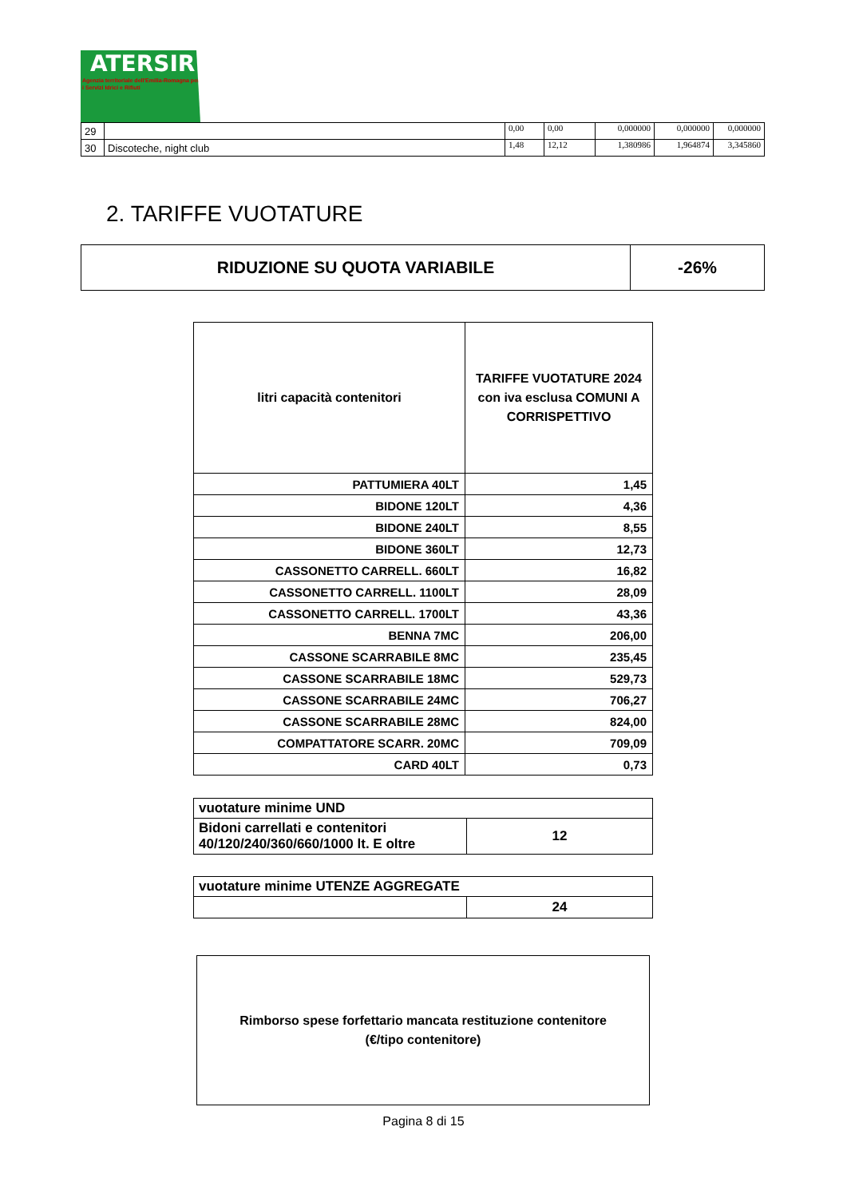ATERSIR
Agenzia territoriale dell'Emilia-Romagna per i Servizi Idrici e Rifiuti
| 29 | | 0,00 | 0,00 | 0,000000 | 0,000000 | 0,000000 |
| 30 | Discoteche, night club | 1,48 | 12,12 | 1,380986 | 1,964874 | 3,345860 |
2. TARIFFE VUOTATURE
| RIDUZIONE SU QUOTA VARIABILE | -26% |
| litri capacità contenitori | TARIFFE VUOTATURE 2024 con iva esclusa COMUNI A CORRISPETTIVO |
| --- | --- |
| PATTUMIERA 40LT | 1,45 |
| BIDONE 120LT | 4,36 |
| BIDONE 240LT | 8,55 |
| BIDONE 360LT | 12,73 |
| CASSONETTO CARRELL. 660LT | 16,82 |
| CASSONETTO CARRELL. 1100LT | 28,09 |
| CASSONETTO CARRELL. 1700LT | 43,36 |
| BENNA 7MC | 206,00 |
| CASSONE SCARRABILE 8MC | 235,45 |
| CASSONE SCARRABILE 18MC | 529,73 |
| CASSONE SCARRABILE 24MC | 706,27 |
| CASSONE SCARRABILE 28MC | 824,00 |
| COMPATTATORE SCARR. 20MC | 709,09 |
| CARD 40LT | 0,73 |
| vuotature minime UND | |
| Bidoni carrellati e contenitori 40/120/240/360/660/1000 lt. E oltre | 12 |
| vuotature minime UTENZE AGGREGATE | |
| | 24 |
Rimborso spese forfettario mancata restituzione contenitore
(€/tipo contenitore)
Pagina 8 di 15